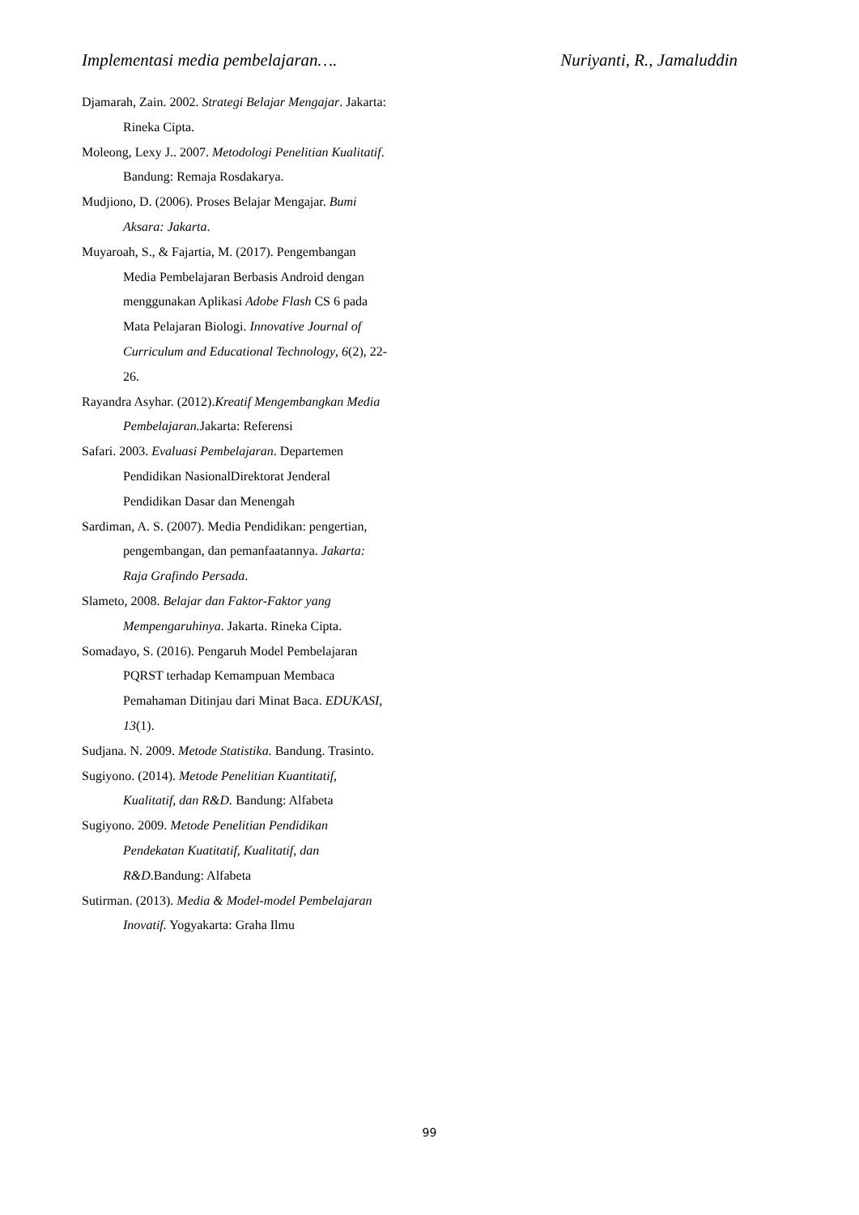Implementasi media pembelajaran…. Nuriyanti, R., Jamaluddin
Djamarah, Zain. 2002. Strategi Belajar Mengajar. Jakarta: Rineka Cipta.
Moleong, Lexy J.. 2007. Metodologi Penelitian Kualitatif. Bandung: Remaja Rosdakarya.
Mudjiono, D. (2006). Proses Belajar Mengajar. Bumi Aksara: Jakarta.
Muyaroah, S., & Fajartia, M. (2017). Pengembangan Media Pembelajaran Berbasis Android dengan menggunakan Aplikasi Adobe Flash CS 6 pada Mata Pelajaran Biologi. Innovative Journal of Curriculum and Educational Technology, 6(2), 22-26.
Rayandra Asyhar. (2012).Kreatif Mengembangkan Media Pembelajaran. Jakarta: Referensi
Safari. 2003. Evaluasi Pembelajaran. Departemen Pendidikan NasionalDirektorat Jenderal Pendidikan Dasar dan Menengah
Sardiman, A. S. (2007). Media Pendidikan: pengertian, pengembangan, dan pemanfaatannya. Jakarta: Raja Grafindo Persada.
Slameto, 2008. Belajar dan Faktor-Faktor yang Mempengaruhinya. Jakarta. Rineka Cipta.
Somadayo, S. (2016). Pengaruh Model Pembelajaran PQRST terhadap Kemampuan Membaca Pemahaman Ditinjau dari Minat Baca. EDUKASI, 13(1).
Sudjana. N. 2009. Metode Statistika. Bandung. Trasinto.
Sugiyono. (2014). Metode Penelitian Kuantitatif, Kualitatif, dan R&D. Bandung: Alfabeta
Sugiyono. 2009. Metode Penelitian Pendidikan Pendekatan Kuatitatif, Kualitatif, dan R&D.Bandung: Alfabeta
Sutirman. (2013). Media & Model-model Pembelajaran Inovatif. Yogyakarta: Graha Ilmu
99